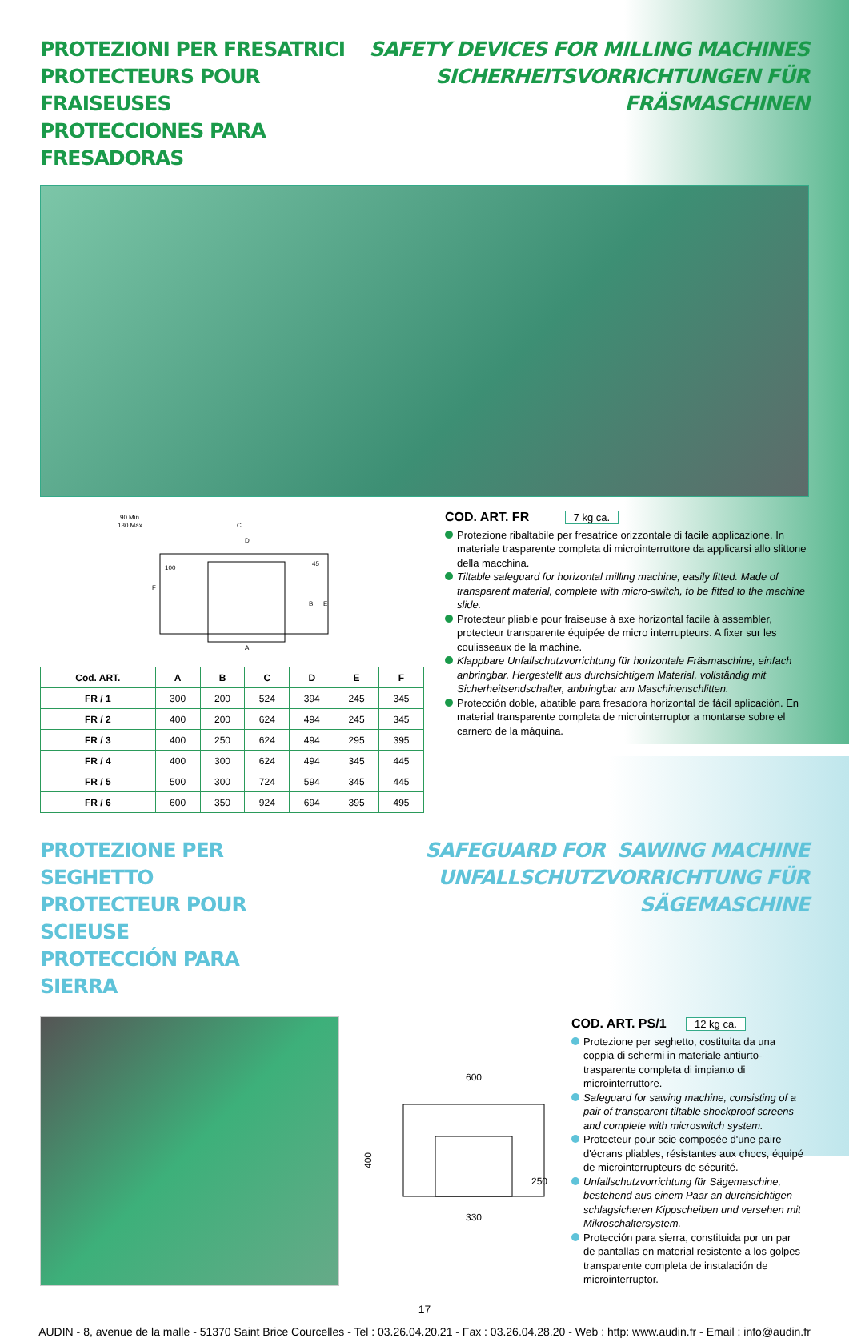PROTEZIONI PER FRESATRICI
PROTECTEURS POUR FRAISEUSES
PROTECCIONES PARA FRESADORAS
SAFETY DEVICES FOR MILLING MACHINES
SICHERHEITSVORRICHTUNGEN FÜR FRÄSMASCHINEN
90 Min
130 Max
C
D
100
45
B
E
F
A
| Cod. ART. | A | B | C | D | E | F |
| --- | --- | --- | --- | --- | --- | --- |
| FR / 1 | 300 | 200 | 524 | 394 | 245 | 345 |
| FR / 2 | 400 | 200 | 624 | 494 | 245 | 345 |
| FR / 3 | 400 | 250 | 624 | 494 | 295 | 395 |
| FR / 4 | 400 | 300 | 624 | 494 | 345 | 445 |
| FR / 5 | 500 | 300 | 724 | 594 | 345 | 445 |
| FR / 6 | 600 | 350 | 924 | 694 | 395 | 495 |
COD. ART. FR 7 kg ca.
Protezione ribaltabile per fresatrice orizzontale di facile applicazione. In materiale trasparente completa di microinterruttore da applicarsi allo slittone della macchina.
Tiltable safeguard for horizontal milling machine, easily fitted. Made of transparent material, complete with micro-switch, to be fitted to the machine slide.
Protecteur pliable pour fraiseuse à axe horizontal facile à assembler, protecteur transparente équipée de micro interrupteurs. A fixer sur les coulisseaux de la machine.
Klappbare Unfallschutzvorrichtung für horizontale Fräsmaschine, einfach anbringbar. Hergestellt aus durchsichtigem Material, vollständig mit Sicherheitsendschalter, anbringbar am Maschinenschlitten.
Protección doble, abatible para fresadora horizontal de fácil aplicación. En material transparente completa de microinterruptor a montarse sobre el carnero de la máquina.
PROTEZIONE PER SEGHETTO
PROTECTEUR POUR SCIEUSE
PROTECCIÓN PARA SIERRA
SAFEGUARD FOR SAWING MACHINE
UNFALLSCHUTZVORRICHTUNG FÜR SÄGEMASCHINE
600
400
250
330
COD. ART. PS/1 12 kg ca.
Protezione per seghetto, costituita da una coppia di schermi in materiale antiurto-trasparente completa di impianto di microinterruttore.
Safeguard for sawing machine, consisting of a pair of transparent tiltable shockproof screens and complete with microswitch system.
Protecteur pour scie composée d'une paire d'écrans pliables, résistantes aux chocs, équipé de microinterrupteurs de sécurité.
Unfallschutzvorrichtung für Sägemaschine, bestehend aus einem Paar an durchsichtigen schlagsicheren Kippscheiben und versehen mit Mikroschaltersystem.
Protección para sierra, constituida por un par de pantallas en material resistente a los golpes transparente completa de instalación de microinterruptor.
17
AUDIN - 8, avenue de la malle - 51370 Saint Brice Courcelles - Tel : 03.26.04.20.21 - Fax : 03.26.04.28.20 - Web : http: www.audin.fr - Email : info@audin.fr